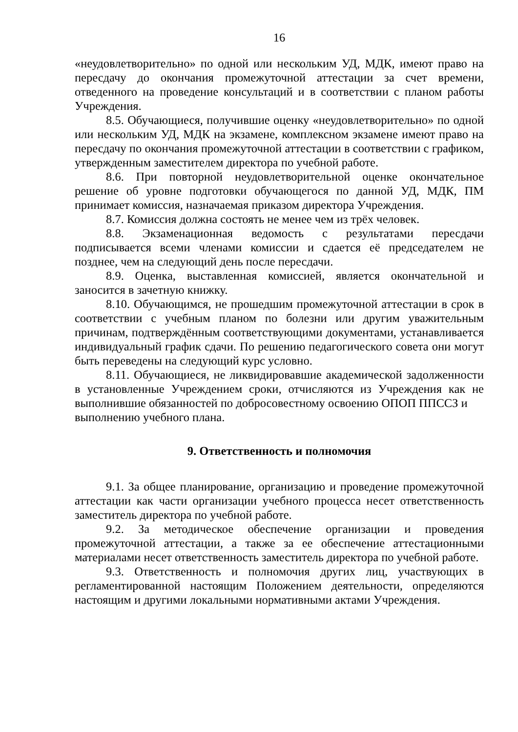16
«неудовлетворительно» по одной или нескольким УД, МДК, имеют право на пересдачу до окончания промежуточной аттестации за счет времени, отведенного на проведение консультаций и в соответствии с планом работы Учреждения.
8.5. Обучающиеся, получившие оценку «неудовлетворительно» по одной или нескольким УД, МДК на экзамене, комплексном экзамене имеют право на пересдачу по окончания промежуточной аттестации в соответствии с графиком, утвержденным заместителем директора по учебной работе.
8.6. При повторной неудовлетворительной оценке окончательное решение об уровне подготовки обучающегося по данной УД, МДК, ПМ принимает комиссия, назначаемая приказом директора Учреждения.
8.7. Комиссия должна состоять не менее чем из трёх человек.
8.8. Экзаменационная ведомость с результатами пересдачи подписывается всеми членами комиссии и сдается её председателем не позднее, чем на следующий день после пересдачи.
8.9. Оценка, выставленная комиссией, является окончательной и заносится в зачетную книжку.
8.10. Обучающимся, не прошедшим промежуточной аттестации в срок в соответствии с учебным планом по болезни или другим уважительным причинам, подтверждённым соответствующими документами, устанавливается индивидуальный график сдачи. По решению педагогического совета они могут быть переведены на следующий курс условно.
8.11. Обучающиеся, не ликвидировавшие академической задолженности в установленные Учреждением сроки, отчисляются из Учреждения как не выполнившие обязанностей по добросовестному освоению ОПОП ППССЗ и
выполнению учебного плана.
9. Ответственность и полномочия
9.1. За общее планирование, организацию и проведение промежуточной аттестации как части организации учебного процесса несет ответственность заместитель директора по учебной работе.
9.2. За методическое обеспечение организации и проведения промежуточной аттестации, а также за ее обеспечение аттестационными материалами несет ответственность заместитель директора по учебной работе.
9.3. Ответственность и полномочия других лиц, участвующих в регламентированной настоящим Положением деятельности, определяются настоящим и другими локальными нормативными актами Учреждения.